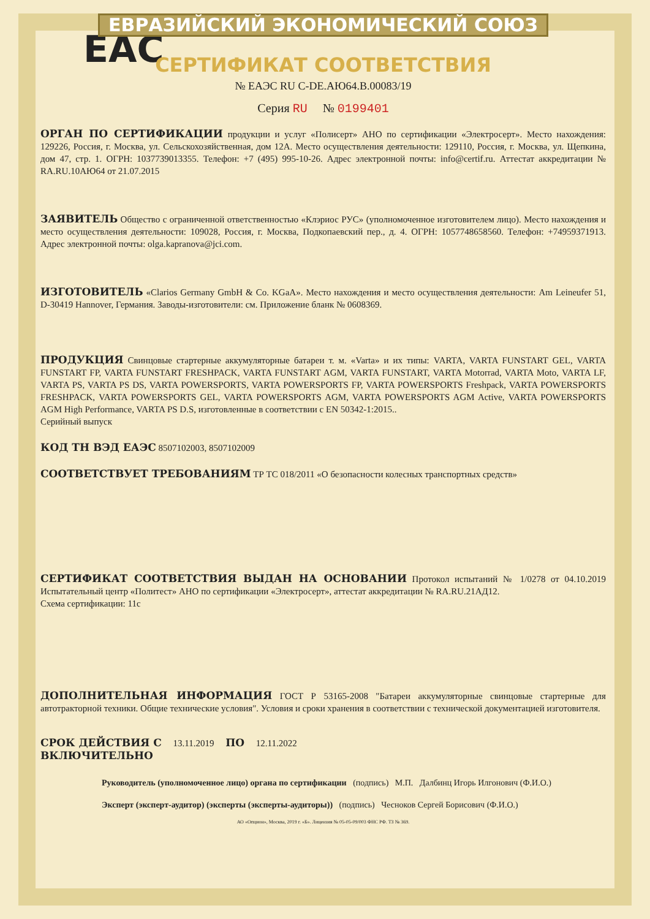ЕВРАЗИЙСКИЙ ЭКОНОМИЧЕСКИЙ СОЮЗ
EAC
СЕРТИФИКАТ СООТВЕТСТВИЯ
№ ЕАЭС RU C-DE.АЮ64.В.00083/19
Серия RU № 0199401
ОРГАН ПО СЕРТИФИКАЦИИ продукции и услуг «Полисерт» АНО по сертификации «Электросерт». Место нахождения: 129226, Россия, г. Москва, ул. Сельскохозяйственная, дом 12А. Место осуществления деятельности: 129110, Россия, г. Москва, ул. Щепкина, дом 47, стр. 1. ОГРН: 1037739013355. Телефон: +7 (495) 995-10-26. Адрес электронной почты: info@certif.ru. Аттестат аккредитации № RA.RU.10АЮ64 от 21.07.2015
ЗАЯВИТЕЛЬ Общество с ограниченной ответственностью «Клэриос РУС» (уполномоченное изготовителем лицо). Место нахождения и место осуществления деятельности: 109028, Россия, г. Москва, Подкопаевский пер., д. 4. ОГРН: 1057748658560. Телефон: +74959371913. Адрес электронной почты: olga.kapranova@jci.com.
ИЗГОТОВИТЕЛЬ «Clarios Germany GmbH & Co. KGaA». Место нахождения и место осуществления деятельности: Am Leineufer 51, D-30419 Hannover, Германия. Заводы-изготовители: см. Приложение бланк № 0608369.
ПРОДУКЦИЯ Свинцовые стартерные аккумуляторные батареи т. м. «Varta» и их типы: VARTA, VARTA FUNSTART GEL, VARTA FUNSTART FP, VARTA FUNSTART FRESHPACK, VARTA FUNSTART AGM, VARTA FUNSTART, VARTA Motorrad, VARTA Moto, VARTA LF, VARTA PS, VARTA PS DS, VARTA POWERSPORTS, VARTA POWERSPORTS FP, VARTA POWERSPORTS Freshpack, VARTA POWERSPORTS FRESHPACK, VARTA POWERSPORTS GEL, VARTA POWERSPORTS AGM, VARTA POWERSPORTS AGM Active, VARTA POWERSPORTS AGM High Performance, VARTA PS D.S, изготовленные в соответствии с EN 50342-1:2015..
Серийный выпуск
КОД ТН ВЭД ЕАЭС 8507102003, 8507102009
СООТВЕТСТВУЕТ ТРЕБОВАНИЯМ ТР ТС 018/2011 «О безопасности колесных транспортных средств»
СЕРТИФИКАТ СООТВЕТСТВИЯ ВЫДАН НА ОСНОВАНИИ Протокол испытаний № 1/0278 от 04.10.2019 Испытательный центр «Политест» АНО по сертификации «Электросерт», аттестат аккредитации № RA.RU.21АД12.
Схема сертификации: 11с
ДОПОЛНИТЕЛЬНАЯ ИНФОРМАЦИЯ ГОСТ Р 53165-2008 "Батареи аккумуляторные свинцовые стартерные для автотракторной техники. Общие технические условия". Условия и сроки хранения в соответствии с технической документацией изготовителя.
СРОК ДЕЙСТВИЯ С 13.11.2019 ПО 12.11.2022
ВКЛЮЧИТЕЛЬНО
Руководитель (уполномоченное лицо) органа по сертификации (подпись) М.П. Далбинц Игорь Илгонович (Ф.И.О.)
Эксперт (эксперт-аудитор) (эксперты (эксперты-аудиторы)) (подпись) Чесноков Сергей Борисович (Ф.И.О.)
АО «Опцион», Москва, 2019 г. «Б». Лицензия № 05-05-09/003 ФНС РФ. ТЗ № 369.